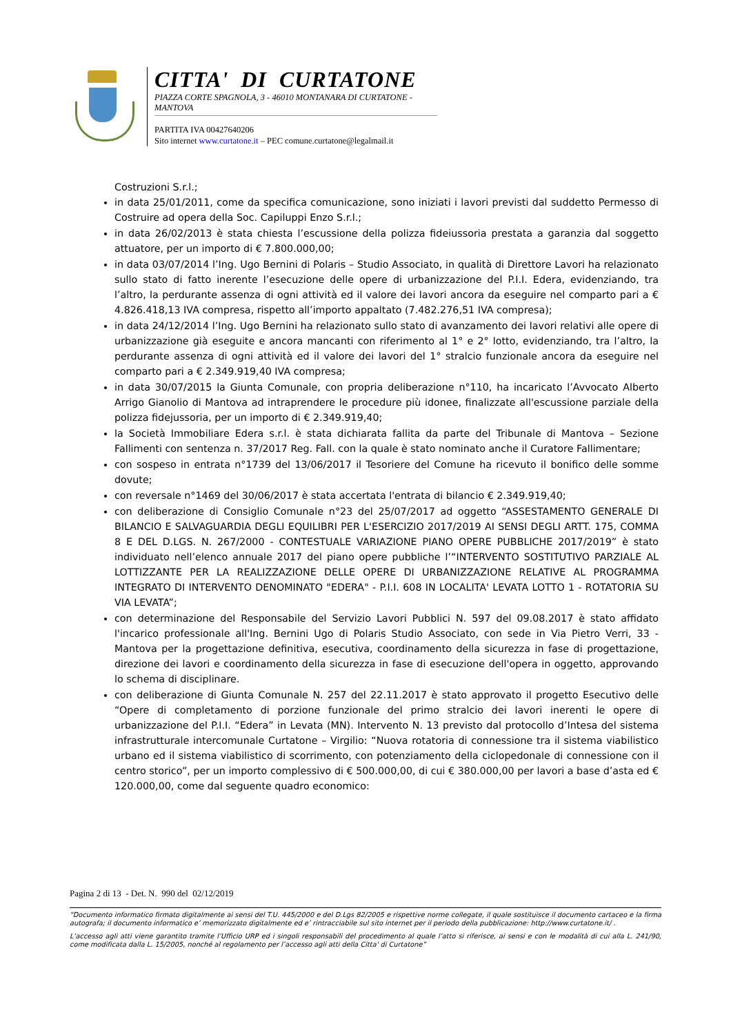CITTA' DI CURTATONE
PIAZZA CORTE SPAGNOLA, 3 - 46010 MONTANARA DI CURTATONE - MANTOVA
PARTITA IVA 00427640206
Sito internet www.curtatone.it – PEC comune.curtatone@legalmail.it
Costruzioni S.r.l.;
in data 25/01/2011, come da specifica comunicazione, sono iniziati i lavori previsti dal suddetto Permesso di Costruire ad opera della Soc. Capiluppi Enzo S.r.l.;
in data 26/02/2013 è stata chiesta l’escussione della polizza fideiussoria prestata a garanzia dal soggetto attuatore, per un importo di € 7.800.000,00;
in data 03/07/2014 l’Ing. Ugo Bernini di Polaris – Studio Associato, in qualità di Direttore Lavori ha relazionato sullo stato di fatto inerente l’esecuzione delle opere di urbanizzazione del P.I.I. Edera, evidenziando, tra l’altro, la perdurante assenza di ogni attività ed il valore dei lavori ancora da eseguire nel comparto pari a € 4.826.418,13 IVA compresa, rispetto all’importo appaltato (7.482.276,51 IVA compresa);
in data 24/12/2014 l’Ing. Ugo Bernini ha relazionato sullo stato di avanzamento dei lavori relativi alle opere di urbanizzazione già eseguite e ancora mancanti con riferimento al 1° e 2° lotto, evidenziando, tra l’altro, la perdurante assenza di ogni attività ed il valore dei lavori del 1° stralcio funzionale ancora da eseguire nel comparto pari a € 2.349.919,40 IVA compresa;
in data 30/07/2015 la Giunta Comunale, con propria deliberazione n°110, ha incaricato l’Avvocato Alberto Arrigo Gianolio di Mantova ad intraprendere le procedure più idonee, finalizzate all'escussione parziale della polizza fidejussoria, per un importo di € 2.349.919,40;
la Società Immobiliare Edera s.r.l. è stata dichiarata fallita da parte del Tribunale di Mantova – Sezione Fallimenti con sentenza n. 37/2017 Reg. Fall. con la quale è stato nominato anche il Curatore Fallimentare;
con sospeso in entrata n°1739 del 13/06/2017 il Tesoriere del Comune ha ricevuto il bonifico delle somme dovute;
con reversale n°1469 del 30/06/2017 è stata accertata l'entrata di bilancio € 2.349.919,40;
con deliberazione di Consiglio Comunale n°23 del 25/07/2017 ad oggetto “ASSESTAMENTO GENERALE DI BILANCIO E SALVAGUARDIA DEGLI EQUILIBRI PER L'ESERCIZIO 2017/2019 AI SENSI DEGLI ARTT. 175, COMMA 8 E DEL D.LGS. N. 267/2000 - CONTESTUALE VARIAZIONE PIANO OPERE PUBBLICHE 2017/2019” è stato individuato nell’elenco annuale 2017 del piano opere pubbliche l’“INTERVENTO SOSTITUTIVO PARZIALE AL LOTTIZZANTE PER LA REALIZZAZIONE DELLE OPERE DI URBANIZZAZIONE RELATIVE AL PROGRAMMA INTEGRATO DI INTERVENTO DENOMINATO "EDERA" - P.I.I. 608 IN LOCALITA' LEVATA LOTTO 1 - ROTATORIA SU VIA LEVATA”;
con determinazione del Responsabile del Servizio Lavori Pubblici N. 597 del 09.08.2017 è stato affidato l'incarico professionale all'Ing. Bernini Ugo di Polaris Studio Associato, con sede in Via Pietro Verri, 33 - Mantova per la progettazione definitiva, esecutiva, coordinamento della sicurezza in fase di progettazione, direzione dei lavori e coordinamento della sicurezza in fase di esecuzione dell'opera in oggetto, approvando lo schema di disciplinare.
con deliberazione di Giunta Comunale N. 257 del 22.11.2017 è stato approvato il progetto Esecutivo delle “Opere di completamento di porzione funzionale del primo stralcio dei lavori inerenti le opere di urbanizzazione del P.I.I. “Edera” in Levata (MN). Intervento N. 13 previsto dal protocollo d’Intesa del sistema infrastrutturale intercomunale Curtatone – Virgilio: “Nuova rotatoria di connessione tra il sistema viabilistico urbano ed il sistema viabilistico di scorrimento, con potenziamento della ciclopedonale di connessione con il centro storico”, per un importo complessivo di € 500.000,00, di cui € 380.000,00 per lavori a base d’asta ed € 120.000,00, come dal seguente quadro economico:
Pagina 2 di 13 - Det. N. 990 del 02/12/2019
“Documento informatico firmato digitalmente ai sensi del T.U. 445/2000 e del D.Lgs 82/2005 e rispettive norme collegate, il quale sostituisce il documento cartaceo e la firma autografa; il documento informatico e’ memorizzato digitalmente ed e’ rintracciabile sul sito internet per il periodo della pubblicazione: http://www.curtatone.it/ .
L’accesso agli atti viene garantito tramite l’Ufficio URP ed i singoli responsabili del procedimento al quale l’atto si riferisce, ai sensi e con le modalità di cui alla L. 241/90, come modificata dalla L. 15/2005, nonché al regolamento per l’accesso agli atti della Citta' di Curtatone”